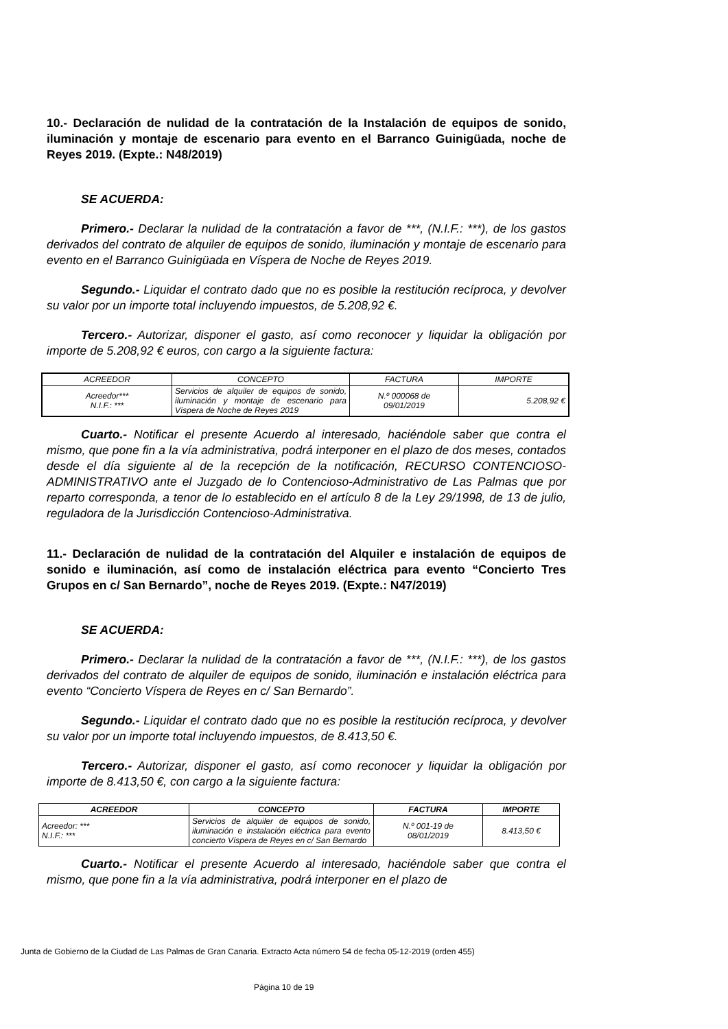10.- Declaración de nulidad de la contratación de la Instalación de equipos de sonido, iluminación y montaje de escenario para evento en el Barranco Guinigüada, noche de Reyes 2019. (Expte.: N48/2019)
SE ACUERDA:
Primero.- Declarar la nulidad de la contratación a favor de ***, (N.I.F.: ***), de los gastos derivados del contrato de alquiler de equipos de sonido, iluminación y montaje de escenario para evento en el Barranco Guinigüada en Víspera de Noche de Reyes 2019.
Segundo.- Liquidar el contrato dado que no es posible la restitución recíproca, y devolver su valor por un importe total incluyendo impuestos, de 5.208,92 €.
Tercero.- Autorizar, disponer el gasto, así como reconocer y liquidar la obligación por importe de 5.208,92 € euros, con cargo a la siguiente factura:
| ACREEDOR | CONCEPTO | FACTURA | IMPORTE |
| --- | --- | --- | --- |
| Acreedor*** N.I.F.: *** | Servicios de alquiler de equipos de sonido, iluminación y montaje de escenario para Víspera de Noche de Reyes 2019 | N.º 000068 de 09/01/2019 | 5.208,92 € |
Cuarto.- Notificar el presente Acuerdo al interesado, haciéndole saber que contra el mismo, que pone fin a la vía administrativa, podrá interponer en el plazo de dos meses, contados desde el día siguiente al de la recepción de la notificación, RECURSO CONTENCIOSO-ADMINISTRATIVO ante el Juzgado de lo Contencioso-Administrativo de Las Palmas que por reparto corresponda, a tenor de lo establecido en el artículo 8 de la Ley 29/1998, de 13 de julio, reguladora de la Jurisdicción Contencioso-Administrativa.
11.- Declaración de nulidad de la contratación del Alquiler e instalación de equipos de sonido e iluminación, así como de instalación eléctrica para evento “Concierto Tres Grupos en c/ San Bernardo”, noche de Reyes 2019. (Expte.: N47/2019)
SE ACUERDA:
Primero.- Declarar la nulidad de la contratación a favor de ***, (N.I.F.: ***), de los gastos derivados del contrato de alquiler de equipos de sonido, iluminación e instalación eléctrica para evento “Concierto Víspera de Reyes en c/ San Bernardo”.
Segundo.- Liquidar el contrato dado que no es posible la restitución recíproca, y devolver su valor por un importe total incluyendo impuestos, de 8.413,50 €.
Tercero.- Autorizar, disponer el gasto, así como reconocer y liquidar la obligación por importe de 8.413,50 €, con cargo a la siguiente factura:
| ACREEDOR | CONCEPTO | FACTURA | IMPORTE |
| --- | --- | --- | --- |
| Acreedor: *** N.I.F.: *** | Servicios de alquiler de equipos de sonido, iluminación e instalación eléctrica para evento concierto Víspera de Reyes en c/ San Bernardo | N.º 001-19 de 08/01/2019 | 8.413,50 € |
Cuarto.- Notificar el presente Acuerdo al interesado, haciéndole saber que contra el mismo, que pone fin a la vía administrativa, podrá interponer en el plazo de
Junta de Gobierno de la Ciudad de Las Palmas de Gran Canaria. Extracto Acta número 54 de fecha 05-12-2019 (orden 455)
Página 10 de 19